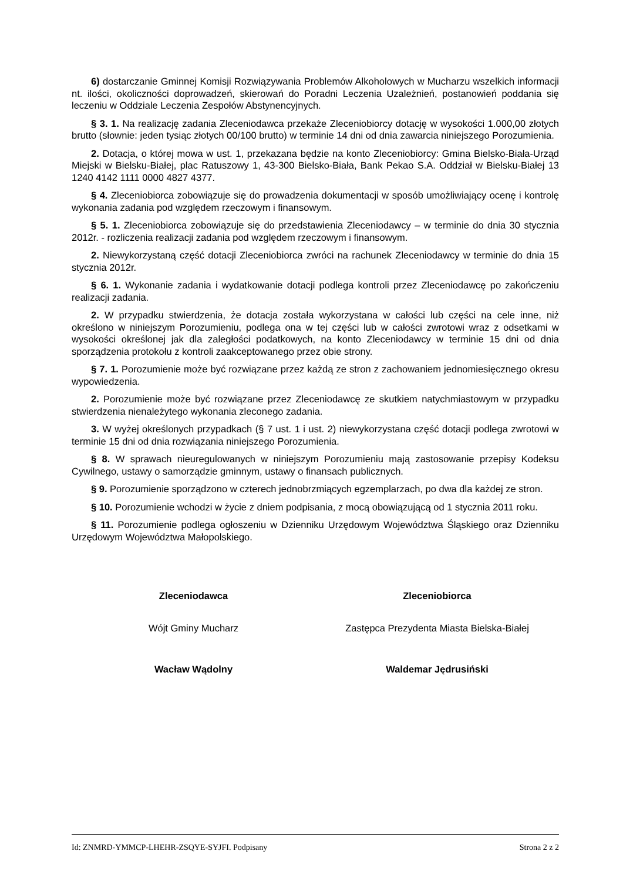6) dostarczanie Gminnej Komisji Rozwiązywania Problemów Alkoholowych w Mucharzu wszelkich informacji nt. ilości, okoliczności doprowadzeń, skierowań do Poradni Leczenia Uzależnień, postanowień poddania się leczeniu w Oddziale Leczenia Zespołów Abstynencyjnych.
§ 3. 1. Na realizację zadania Zleceniodawca przekaże Zleceniobiorcy dotację w wysokości 1.000,00 złotych brutto (słownie: jeden tysiąc złotych 00/100 brutto) w terminie 14 dni od dnia zawarcia niniejszego Porozumienia.
2. Dotacja, o której mowa w ust. 1, przekazana będzie na konto Zleceniobiorcy: Gmina Bielsko-Biała-Urząd Miejski w Bielsku-Białej, plac Ratuszowy 1, 43-300 Bielsko-Biała, Bank Pekao S.A. Oddział w Bielsku-Białej 13 1240 4142 1111 0000 4827 4377.
§ 4. Zleceniobiorca zobowiązuje się do prowadzenia dokumentacji w sposób umożliwiający ocenę i kontrolę wykonania zadania pod względem rzeczowym i finansowym.
§ 5. 1. Zleceniobiorca zobowiązuje się do przedstawienia Zleceniodawcy – w terminie do dnia 30 stycznia 2012r. - rozliczenia realizacji zadania pod względem rzeczowym i finansowym.
2. Niewykorzystaną część dotacji Zleceniobiorca zwróci na rachunek Zleceniodawcy w terminie do dnia 15 stycznia 2012r.
§ 6. 1. Wykonanie zadania i wydatkowanie dotacji podlega kontroli przez Zleceniodawcę po zakończeniu realizacji zadania.
2. W przypadku stwierdzenia, że dotacja została wykorzystana w całości lub części na cele inne, niż określono w niniejszym Porozumieniu, podlega ona w tej części lub w całości zwrotowi wraz z odsetkami w wysokości określonej jak dla zaległości podatkowych, na konto Zleceniodawcy w terminie 15 dni od dnia sporządzenia protokołu z kontroli zaakceptowanego przez obie strony.
§ 7. 1. Porozumienie może być rozwiązane przez każdą ze stron z zachowaniem jednomiesięcznego okresu wypowiedzenia.
2. Porozumienie może być rozwiązane przez Zleceniodawcę ze skutkiem natychmiastowym w przypadku stwierdzenia nienależytego wykonania zleconego zadania.
3. W wyżej określonych przypadkach (§ 7 ust. 1 i ust. 2) niewykorzystana część dotacji podlega zwrotowi w terminie 15 dni od dnia rozwiązania niniejszego Porozumienia.
§ 8. W sprawach nieuregulowanych w niniejszym Porozumieniu mają zastosowanie przepisy Kodeksu Cywilnego, ustawy o samorządzie gminnym, ustawy o finansach publicznych.
§ 9. Porozumienie sporządzono w czterech jednobrzmiących egzemplarzach, po dwa dla każdej ze stron.
§ 10. Porozumienie wchodzi w życie z dniem podpisania, z mocą obowiązującą od 1 stycznia 2011 roku.
§ 11. Porozumienie podlega ogłoszeniu w Dzienniku Urzędowym Województwa Śląskiego oraz Dzienniku Urzędowym Województwa Małopolskiego.
Zleceniodawca
Wójt Gminy Mucharz
Wacław Wądolny
Zleceniobiorca
Zastępca Prezydenta Miasta Bielska-Białej
Waldemar Jędrusiński
Id: ZNMRD-YMMCP-LHEHR-ZSQYE-SYJFI. Podpisany Strona 2 z 2